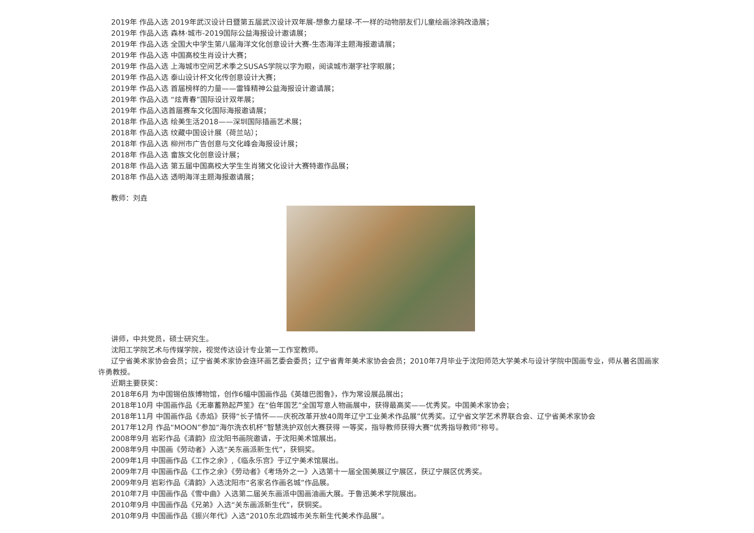2019年 作品入选 2019年武汉设计日暨第五届武汉设计双年展-想象力星球-不一样的动物朋友们儿童绘画涂鸦改造展；
2019年 作品入选 森林·城市-2019国际公益海报设计邀请展；
2019年 作品入选 全国大中学生第八届海洋文化创意设计大赛-生态海洋主题海报邀请展；
2019年 作品入选 中国高校生肖设计大赛；
2019年 作品入选 上海城市空间艺术季之SUSAS学院以字为眼，阅读城市潮字社字眼展；
2019年 作品入选 泰山设计杯文化传创意设计大赛；
2019年 作品入选 首届榜样的力量——雷锋精神公益海报设计邀请展；
2019年 作品入选 “炫青春”国际设计双年展；
2019年 作品入选首届赛车文化国际海报邀请展；
2018年 作品入选 绘美生活2018——深圳国际插画艺术展；
2018年 作品入选 纹藏中国设计展（荷兰站）；
2018年 作品入选 柳州市广告创意与文化峰会海报设计展；
2018年 作品入选 畲族文化创意设计展；
2018年 作品入选 第五届中国高校大学生生肖猪文化设计大赛特邀作品展；
2018年 作品入选 透明海洋主题海报邀请展；
教师：刘垚
讲师，中共党员，硕士研究生。
沈阳工学院艺术与传媒学院，视觉传达设计专业第一工作室教师。
辽宁省美术家协会会员；辽宁省美术家协会连环画艺委会委员；辽宁省青年美术家协会会员；2010年7月毕业于沈阳师范大学美术与设计学院中国画专业，师从著名国画家许勇教授。
近期主要获奖：
2018年6月 为中国锡伯族博物馆，创作6幅中国画作品《英雄巴图鲁》，作为常设展品展出；
2018年10月 中国画作品《无辜蓄熟起芦笙》在“伯年国艺”全国写意人物画展中，获得最高奖——优秀奖。中国美术家协会；
2018年11月 中国画作品《赤焰》获得“长子情怀——庆祝改革开放40周年辽宁工业美术作品展”优秀奖。辽宁省文学艺术界联合会、辽宁省美术家协会
2017年12月 作品“MOON”参加“海尔洗衣机杯”智慧洗护双创大赛获得 一等奖，指导教师获得大赛“优秀指导教师”称号。
2008年9月 岩彩作品《清韵》应沈阳书画院邀请，于沈阳美术馆展出。
2008年9月 中国画《劳动者》入选“关东画派新生代”，获铜奖。
2009年1月 中国画作品《工作之余》,《临永乐宫》于辽宁美术馆展出。
2009年7月 中国画作品《工作之余》《劳动者》《考场外之一》入选第十一届全国美展辽宁展区，获辽宁展区优秀奖。
2009年9月 岩彩作品《清韵》入选沈阳市“名家名作画名城”作品展。
2010年7月 中国画作品《雪中曲》入选第二届关东画派中国画油画大展。于鲁迅美术学院展出。
2010年9月 中国画作品《兄弟》入选“关东画派新生代”，获铜奖。
2010年9月 中国画作品《振兴年代》入选“2010东北四城市关东新生代美术作品展”。